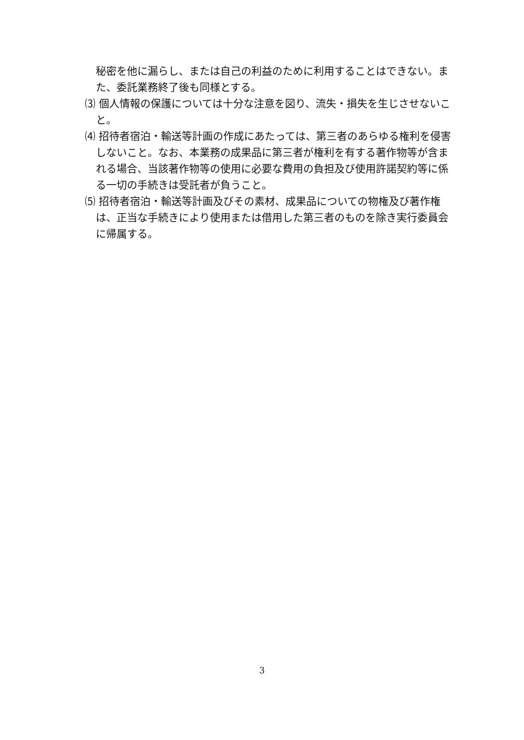秘密を他に漏らし、または自己の利益のために利用することはできない。また、委託業務終了後も同様とする。
⑶ 個人情報の保護については十分な注意を図り、流失・損失を生じさせないこと。
⑷ 招待者宿泊・輸送等計画の作成にあたっては、第三者のあらゆる権利を侵害しないこと。なお、本業務の成果品に第三者が権利を有する著作物等が含まれる場合、当該著作物等の使用に必要な費用の負担及び使用許諾契約等に係る一切の手続きは受託者が負うこと。
⑸ 招待者宿泊・輸送等計画及びその素材、成果品についての物権及び著作権は、正当な手続きにより使用または借用した第三者のものを除き実行委員会に帰属する。
3